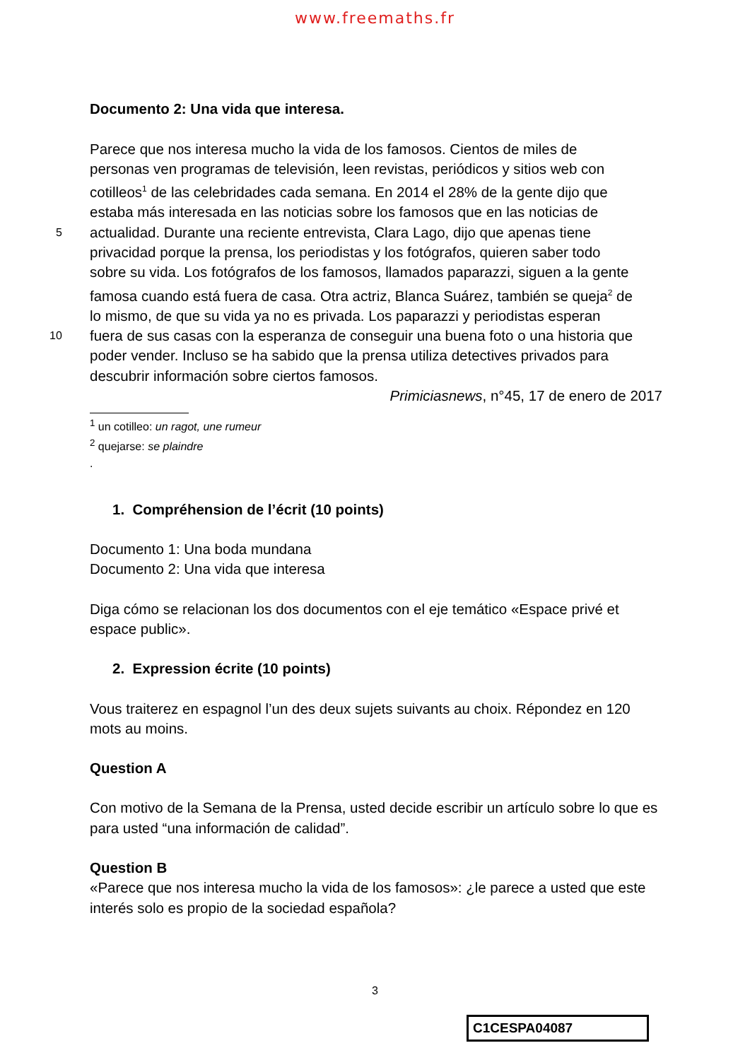www.freemaths.fr
Documento 2: Una vida que interesa.
Parece que nos interesa mucho la vida de los famosos. Cientos de miles de
personas ven programas de televisión, leen revistas, periódicos y sitios web con
cotilleos<sup>1</sup> de las celebridades cada semana. En 2014 el 28% de la gente dijo que
estaba más interesada en las noticias sobre los famosos que en las noticias de
5 actualidad. Durante una reciente entrevista, Clara Lago, dijo que apenas tiene
privacidad porque la prensa, los periodistas y los fotógrafos, quieren saber todo
sobre su vida. Los fotógrafos de los famosos, llamados paparazzi, siguen a la gente
famosa cuando está fuera de casa. Otra actriz, Blanca Suárez, también se queja<sup>2</sup> de
lo mismo, de que su vida ya no es privada. Los paparazzi y periodistas esperan
10 fuera de sus casas con la esperanza de conseguir una buena foto o una historia que
poder vender. Incluso se ha sabido que la prensa utiliza detectives privados para
descubrir información sobre ciertos famosos.
Primiciasnews, n°45, 17 de enero de 2017
<sup>1</sup> un cotilleo: un ragot, une rumeur
<sup>2</sup> quejarse: se plaindre
.
1. Compréhension de l’écrit (10 points)
Documento 1: Una boda mundana
Documento 2: Una vida que interesa
Diga cómo se relacionan los dos documentos con el eje temático «Espace privé et espace public».
2. Expression écrite (10 points)
Vous traiterez en espagnol l’un des deux sujets suivants au choix. Répondez en 120 mots au moins.
Question A
Con motivo de la Semana de la Prensa, usted decide escribir un artículo sobre lo que es para usted “una información de calidad”.
Question B
«Parece que nos interesa mucho la vida de los famosos»: ¿le parece a usted que este interés solo es propio de la sociedad española?
3
C1CESPA04087